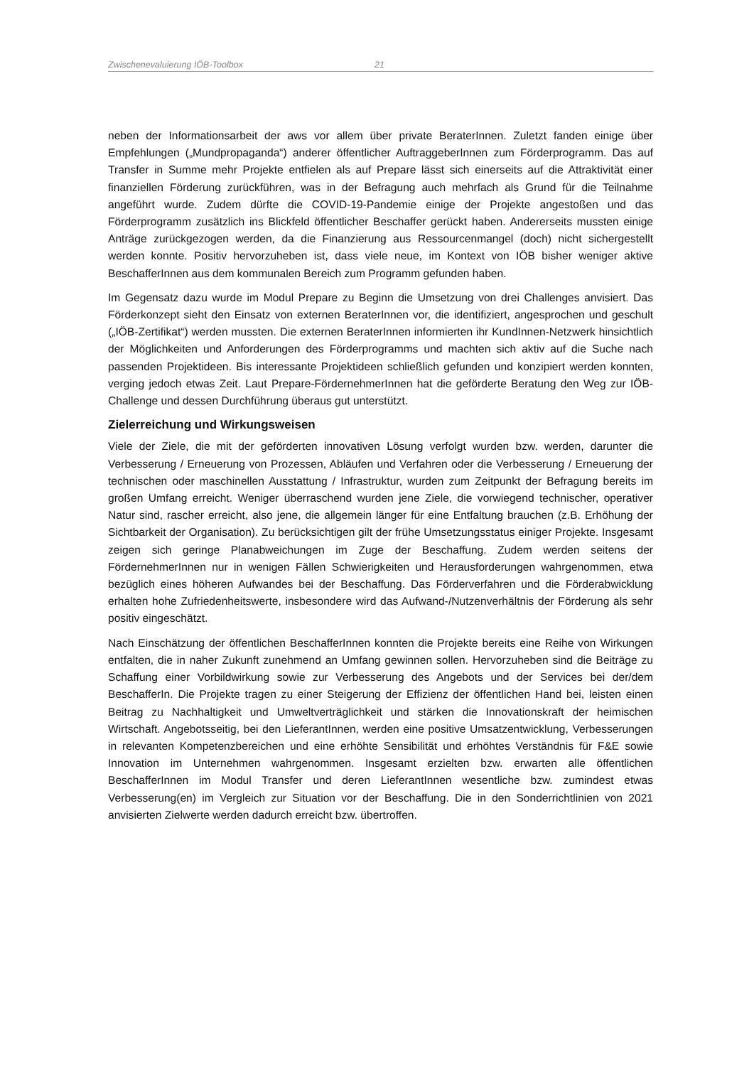Zwischenevaluierung IÖB-Toolbox 21
neben der Informationsarbeit der aws vor allem über private BeraterInnen. Zuletzt fanden einige über Empfehlungen („Mundpropaganda“) anderer öffentlicher AuftraggeberInnen zum Förderprogramm. Das auf Transfer in Summe mehr Projekte entfielen als auf Prepare lässt sich einerseits auf die Attraktivität einer finanziellen Förderung zurückführen, was in der Befragung auch mehrfach als Grund für die Teilnahme angeführt wurde. Zudem dürfte die COVID-19-Pandemie einige der Projekte angestoßen und das Förderprogramm zusätzlich ins Blickfeld öffentlicher Beschaffer gerückt haben. Andererseits mussten einige Anträge zurückgezogen werden, da die Finanzierung aus Ressourcenmangel (doch) nicht sichergestellt werden konnte. Positiv hervorzuheben ist, dass viele neue, im Kontext von IÖB bisher weniger aktive BeschafferInnen aus dem kommunalen Bereich zum Programm gefunden haben.
Im Gegensatz dazu wurde im Modul Prepare zu Beginn die Umsetzung von drei Challenges anvisiert. Das Förderkonzept sieht den Einsatz von externen BeraterInnen vor, die identifiziert, angesprochen und geschult („IÖB-Zertifikat“) werden mussten. Die externen BeraterInnen informierten ihr KundInnen-Netzwerk hinsichtlich der Möglichkeiten und Anforderungen des Förderprogramms und machten sich aktiv auf die Suche nach passenden Projektideen. Bis interessante Projektideen schließlich gefunden und konzipiert werden konnten, verging jedoch etwas Zeit. Laut Prepare-FördernehmerInnen hat die geförderte Beratung den Weg zur IÖB-Challenge und dessen Durchführung überaus gut unterstützt.
Zielerreichung und Wirkungsweisen
Viele der Ziele, die mit der geförderten innovativen Lösung verfolgt wurden bzw. werden, darunter die Verbesserung / Erneuerung von Prozessen, Abläufen und Verfahren oder die Verbesserung / Erneuerung der technischen oder maschinellen Ausstattung / Infrastruktur, wurden zum Zeitpunkt der Befragung bereits im großen Umfang erreicht. Weniger überraschend wurden jene Ziele, die vorwiegend technischer, operativer Natur sind, rascher erreicht, also jene, die allgemein länger für eine Entfaltung brauchen (z.B. Erhöhung der Sichtbarkeit der Organisation). Zu berücksichtigen gilt der frühe Umsetzungsstatus einiger Projekte. Insgesamt zeigen sich geringe Planabweichungen im Zuge der Beschaffung. Zudem werden seitens der FördernehmerInnen nur in wenigen Fällen Schwierigkeiten und Herausforderungen wahrgenommen, etwa bezüglich eines höheren Aufwandes bei der Beschaffung. Das Förderverfahren und die Förderabwicklung erhalten hohe Zufriedenheitswerte, insbesondere wird das Aufwand-/Nutzenverhältnis der Förderung als sehr positiv eingeschätzt.
Nach Einschätzung der öffentlichen BeschafferInnen konnten die Projekte bereits eine Reihe von Wirkungen entfalten, die in naher Zukunft zunehmend an Umfang gewinnen sollen. Hervorzuheben sind die Beiträge zu Schaffung einer Vorbildwirkung sowie zur Verbesserung des Angebots und der Services bei der/dem BeschafferIn. Die Projekte tragen zu einer Steigerung der Effizienz der öffentlichen Hand bei, leisten einen Beitrag zu Nachhaltigkeit und Umweltverträglichkeit und stärken die Innovationskraft der heimischen Wirtschaft. Angebotsseitig, bei den LieferantInnen, werden eine positive Umsatzentwicklung, Verbesserungen in relevanten Kompetenzbereichen und eine erhöhte Sensibilität und erhöhtes Verständnis für F&E sowie Innovation im Unternehmen wahrgenommen. Insgesamt erzielten bzw. erwarten alle öffentlichen BeschafferInnen im Modul Transfer und deren LieferantInnen wesentliche bzw. zumindest etwas Verbesserung(en) im Vergleich zur Situation vor der Beschaffung. Die in den Sonderrichtlinien von 2021 anvisierten Zielwerte werden dadurch erreicht bzw. übertroffen.